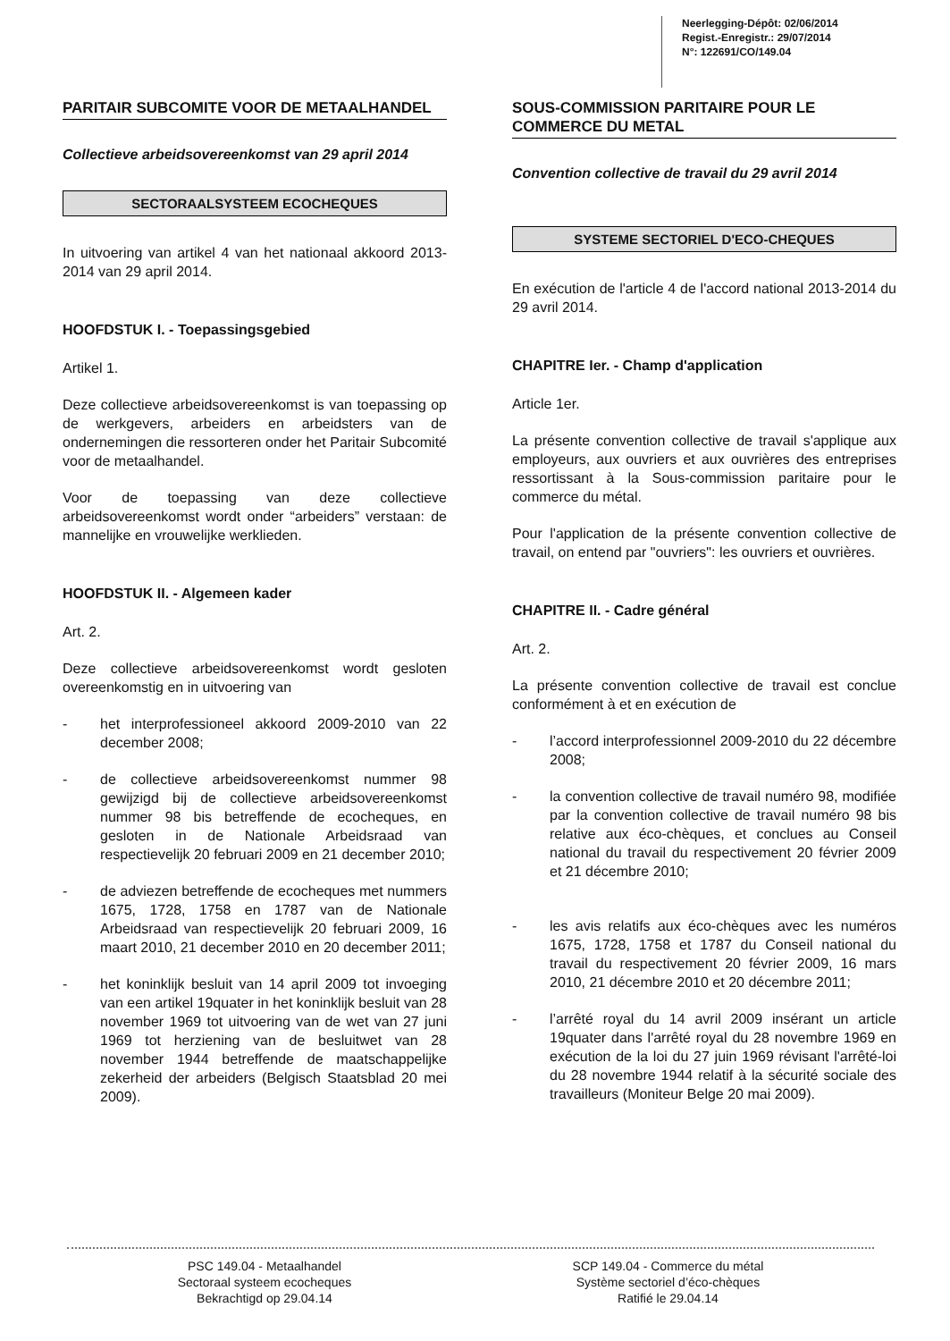Neerlegging-Dépôt: 02/06/2014
Regist.-Enregistr.: 29/07/2014
N°: 122691/CO/149.04
PARITAIR SUBCOMITE VOOR DE METAALHANDEL
Collectieve arbeidsovereenkomst van 29 april 2014
SECTORAALSYSTEEM ECOCHEQUES
In uitvoering van artikel 4 van het nationaal akkoord 2013-2014 van 29 april 2014.
HOOFDSTUK I. - Toepassingsgebied
Artikel 1.
Deze collectieve arbeidsovereenkomst is van toepassing op de werkgevers, arbeiders en arbeidsters van de ondernemingen die ressorteren onder het Paritair Subcomité voor de metaalhandel.
Voor de toepassing van deze collectieve arbeidsovereenkomst wordt onder “arbeiders” verstaan: de mannelijke en vrouwelijke werklieden.
HOOFDSTUK II. - Algemeen kader
Art. 2.
Deze collectieve arbeidsovereenkomst wordt gesloten overeenkomstig en in uitvoering van
- het interprofessioneel akkoord 2009-2010 van 22 december 2008;
- de collectieve arbeidsovereenkomst nummer 98 gewijzigd bij de collectieve arbeidsovereenkomst nummer 98 bis betreffende de ecocheques, en gesloten in de Nationale Arbeidsraad van respectievelijk 20 februari 2009 en 21 december 2010;
- de adviezen betreffende de ecocheques met nummers 1675, 1728, 1758 en 1787 van de Nationale Arbeidsraad van respectievelijk 20 februari 2009, 16 maart 2010, 21 december 2010 en 20 december 2011;
- het koninklijk besluit van 14 april 2009 tot invoeging van een artikel 19quater in het koninklijk besluit van 28 november 1969 tot uitvoering van de wet van 27 juni 1969 tot herziening van de besluitwet van 28 november 1944 betreffende de maatschappelijke zekerheid der arbeiders (Belgisch Staatsblad 20 mei 2009).
SOUS-COMMISSION PARITAIRE POUR LE COMMERCE DU METAL
Convention collective de travail du 29 avril 2014
SYSTEME SECTORIEL D'ECO-CHEQUES
En exécution de l'article 4 de l'accord national 2013-2014 du 29 avril 2014.
CHAPITRE Ier. - Champ d'application
Article 1er.
La présente convention collective de travail s'applique aux employeurs, aux ouvriers et aux ouvrières des entreprises ressortissant à la Sous-commission paritaire pour le commerce du métal.
Pour l'application de la présente convention collective de travail, on entend par "ouvriers": les ouvriers et ouvrières.
CHAPITRE II. - Cadre général
Art. 2.
La présente convention collective de travail est conclue conformément à et en exécution de
- l’accord interprofessionnel 2009-2010 du 22 décembre 2008;
- la convention collective de travail numéro 98, modifiée par la convention collective de travail numéro 98 bis relative aux éco-chèques, et conclues au Conseil national du travail du respectivement 20 février 2009 et 21 décembre 2010;
- les avis relatifs aux éco-chèques avec les numéros 1675, 1728, 1758 et 1787 du Conseil national du travail du respectivement 20 février 2009, 16 mars 2010, 21 décembre 2010 et 20 décembre 2011;
- l’arrêté royal du 14 avril 2009 insérant un article 19quater dans l'arrêté royal du 28 novembre 1969 en exécution de la loi du 27 juin 1969 révisant l'arrêté-loi du 28 novembre 1944 relatif à la sécurité sociale des travailleurs (Moniteur Belge 20 mai 2009).
PSC 149.04 - Metaalhandel
Sectoraal systeem ecocheques
Bekrachtigd op 29.04.14
SCP 149.04 - Commerce du métal
Système sectoriel d’éco-chèques
Ratifié le 29.04.14